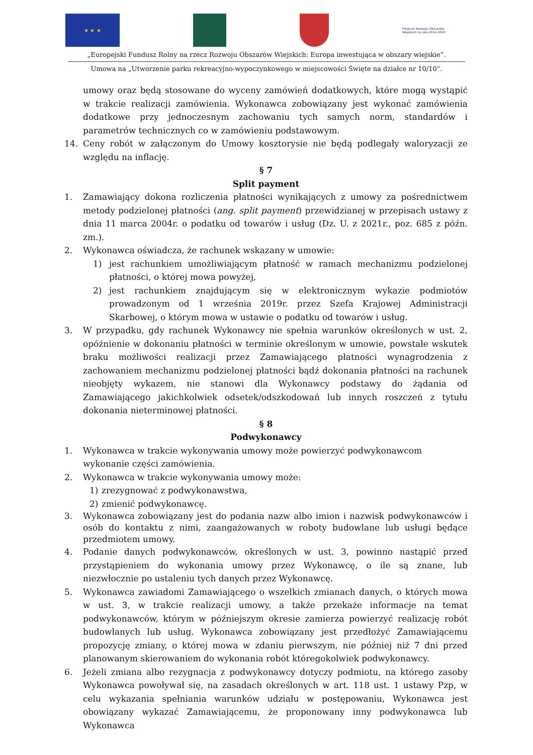★ ★ ★
Program Rozwoju Obszarów Wiejskich na lata 2014-2020
„Europejski Fundusz Rolny na rzecz Rozwoju Obszarów Wiejskich: Europa inwestująca w obszary wiejskie”.
Umowa na „Utworzenie parku rekreacyjno-wypoczynkowego w miejscowości Święte na działce nr 10/10”.
umowy oraz będą stosowane do wyceny zamówień dodatkowych, które mogą wystąpić w trakcie realizacji zamówienia. Wykonawca zobowiązany jest wykonać zamówienia dodatkowe przy jednoczesnym zachowaniu tych samych norm, standardów i parametrów technicznych co w zamówieniu podstawowym.
14. Ceny robót w załączonym do Umowy kosztorysie nie będą podlegały waloryzacji ze względu na inflację.
§ 7
Split payment
1. Zamawiający dokona rozliczenia płatności wynikających z umowy za pośrednictwem metody podzielonej płatności (ang. split payment) przewidzianej w przepisach ustawy z dnia 11 marca 2004r. o podatku od towarów i usług (Dz. U. z 2021r., poz. 685 z późn. zm.).
2. Wykonawca oświadcza, że rachunek wskazany w umowie:
1) jest rachunkiem umożliwiającym płatność w ramach mechanizmu podzielonej płatności, o której mowa powyżej,
2) jest rachunkiem znajdującym się w elektronicznym wykazie podmiotów prowadzonym od 1 września 2019r. przez Szefa Krajowej Administracji Skarbowej, o którym mowa w ustawie o podatku od towarów i usług.
3. W przypadku, gdy rachunek Wykonawcy nie spełnia warunków określonych w ust. 2, opóźnienie w dokonaniu płatności w terminie określonym w umowie, powstałe wskutek braku możliwości realizacji przez Zamawiającego płatności wynagrodzenia z zachowaniem mechanizmu podzielonej płatności bądź dokonania płatności na rachunek nieobjęty wykazem, nie stanowi dla Wykonawcy podstawy do żądania od Zamawiającego jakichkolwiek odsetek/odszkodowań lub innych roszczeń z tytułu dokonania nieterminowej płatności.
§ 8
Podwykonawcy
1. Wykonawca w trakcie wykonywania umowy może powierzyć podwykonawcom wykonanie części zamówienia.
2. Wykonawca w trakcie wykonywania umowy może:
1) zrezygnować z podwykonawstwa,
2) zmienić podwykonawcę.
3. Wykonawca zobowiązany jest do podania nazw albo imion i nazwisk podwykonawców i osób do kontaktu z nimi, zaangażowanych w roboty budowlane lub usługi będące przedmiotem umowy.
4. Podanie danych podwykonawców, określonych w ust. 3, powinno nastąpić przed przystąpieniem do wykonania umowy przez Wykonawcę, o ile są znane, lub niezwłocznie po ustaleniu tych danych przez Wykonawcę.
5. Wykonawca zawiadomi Zamawiającego o wszelkich zmianach danych, o których mowa w ust. 3, w trakcie realizacji umowy, a także przekaże informacje na temat podwykonawców, którym w późniejszym okresie zamierza powierzyć realizację robót budowlanych lub usług. Wykonawca zobowiązany jest przedłożyć Zamawiającemu propozycję zmiany, o której mowa w zdaniu pierwszym, nie później niż 7 dni przed planowanym skierowaniem do wykonania robót któregokolwiek podwykonawcy.
6. Jeżeli zmiana albo rezygnacja z podwykonawcy dotyczy podmiotu, na którego zasoby Wykonawca powoływał się, na zasadach określonych w art. 118 ust. 1 ustawy Pzp, w celu wykazania spełniania warunków udziału w postępowaniu, Wykonawca jest obowiązany wykazać Zamawiającemu, że proponowany inny podwykonawca lub Wykonawca